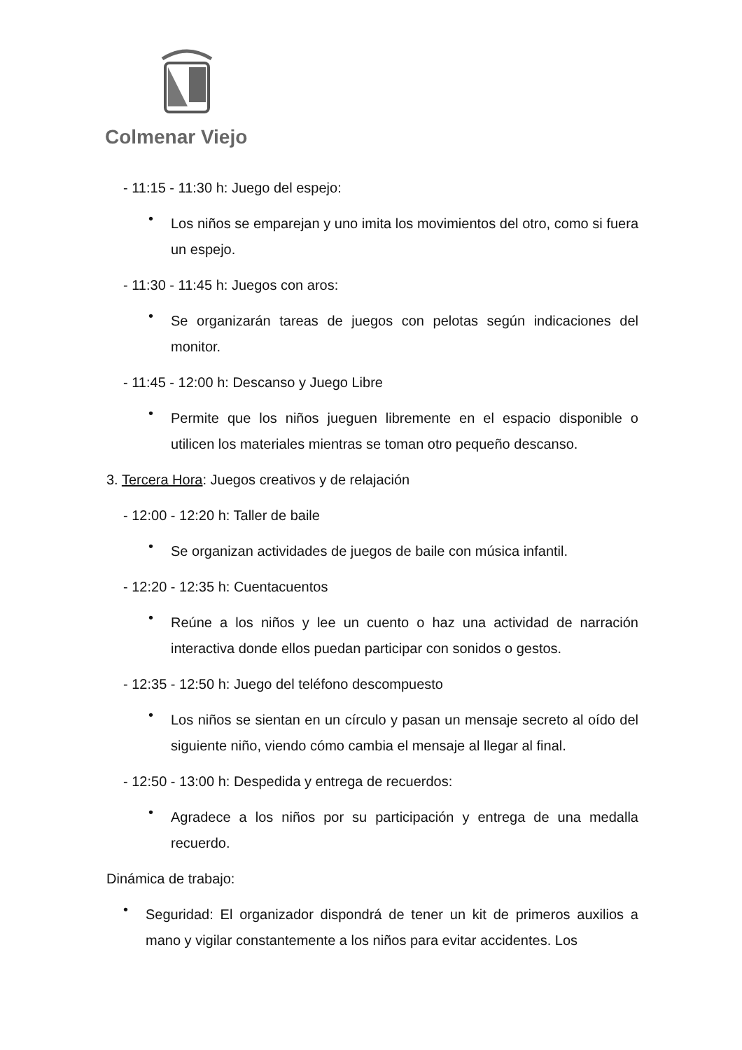Colmenar Viejo
- 11:15 - 11:30 h: Juego del espejo:
•
Los niños se emparejan y uno imita los movimientos del otro, como si fuera un espejo.
- 11:30 - 11:45 h: Juegos con aros:
•
Se organizarán tareas de juegos con pelotas según indicaciones del monitor.
- 11:45 - 12:00 h: Descanso y Juego Libre
•
Permite que los niños jueguen libremente en el espacio disponible o utilicen los materiales mientras se toman otro pequeño descanso.
3. Tercera Hora: Juegos creativos y de relajación
- 12:00 - 12:20 h: Taller de baile
•
Se organizan actividades de juegos de baile con música infantil.
- 12:20 - 12:35 h: Cuentacuentos
•
Reúne a los niños y lee un cuento o haz una actividad de narración interactiva donde ellos puedan participar con sonidos o gestos.
- 12:35 - 12:50 h: Juego del teléfono descompuesto
•
Los niños se sientan en un círculo y pasan un mensaje secreto al oído del siguiente niño, viendo cómo cambia el mensaje al llegar al final.
- 12:50 - 13:00 h: Despedida y entrega de recuerdos:
•
Agradece a los niños por su participación y entrega de una medalla recuerdo.
Dinámica de trabajo:
•
Seguridad: El organizador dispondrá de tener un kit de primeros auxilios a mano y vigilar constantemente a los niños para evitar accidentes. Los